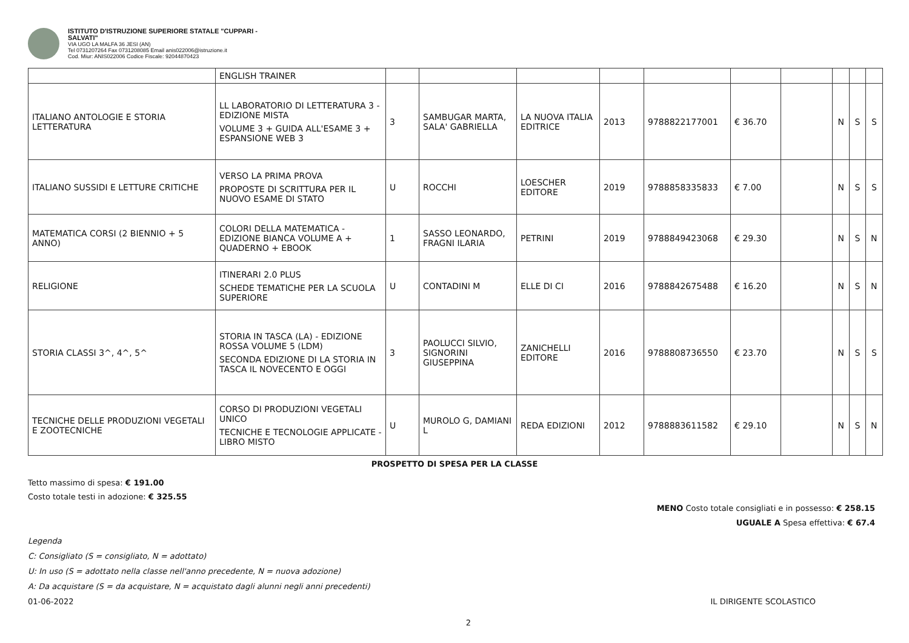ISTITUTO D'ISTRUZIONE SUPERIORE STATALE "CUPPARI -
SALVATI"
VIA UGO LA MALFA 36 JESI (AN)
Tel 0731207264 Fax 0731208085 Email anis022006@istruzione.it
Cod. Miur: ANIS022006 Codice Fiscale: 92044870423
| | ENGLISH TRAINER | | | | | | | | | | |
| ITALIANO ANTOLOGIE E STORIA LETTERATURA | LL LABORATORIO DI LETTERATURA 3 - EDIZIONE MISTA VOLUME 3 + GUIDA ALL'ESAME 3 + ESPANSIONE WEB 3 | 3 | SAMBUGAR MARTA, SALA' GABRIELLA | LA NUOVA ITALIA EDITRICE | 2013 | 9788822177001 | € 36.70 | | N | S | S |
| ITALIANO SUSSIDI E LETTURE CRITICHE | VERSO LA PRIMA PROVA PROPOSTE DI SCRITTURA PER IL NUOVO ESAME DI STATO | U | ROCCHI | LOESCHER EDITORE | 2019 | 9788858335833 | € 7.00 | | N | S | S |
| MATEMATICA CORSI (2 BIENNIO + 5 ANNO) | COLORI DELLA MATEMATICA - EDIZIONE BIANCA VOLUME A + QUADERNO + EBOOK | 1 | SASSO LEONARDO, FRAGNI ILARIA | PETRINI | 2019 | 9788849423068 | € 29.30 | | N | S | N |
| RELIGIONE | ITINERARI 2.0 PLUS SCHEDE TEMATICHE PER LA SCUOLA SUPERIORE | U | CONTADINI M | ELLE DI CI | 2016 | 9788842675488 | € 16.20 | | N | S | N |
| STORIA CLASSI 3^, 4^, 5^ | STORIA IN TASCA (LA) - EDIZIONE ROSSA VOLUME 5 (LDM) SECONDA EDIZIONE DI LA STORIA IN TASCA IL NOVECENTO E OGGI | 3 | PAOLUCCI SILVIO, SIGNORINI GIUSEPPINA | ZANICHELLI EDITORE | 2016 | 9788808736550 | € 23.70 | | N | S | S |
| TECNICHE DELLE PRODUZIONI VEGETALI E ZOOTECNICHE | CORSO DI PRODUZIONI VEGETALI UNICO TECNICHE E TECNOLOGIE APPLICATE - LIBRO MISTO | U | MUROLO G, DAMIANI L | REDA EDIZIONI | 2012 | 9788883611582 | € 29.10 | | N | S | N |
PROSPETTO DI SPESA PER LA CLASSE
Tetto massimo di spesa: € 191.00
Costo totale testi in adozione: € 325.55
MENO Costo totale consigliati e in possesso: € 258.15
UGUALE A Spesa effettiva: € 67.4
Legenda
C: Consigliato (S = consigliato, N = adottato)
U: In uso (S = adottato nella classe nell'anno precedente, N = nuova adozione)
A: Da acquistare (S = da acquistare, N = acquistato dagli alunni negli anni precedenti)
01-06-2022 IL DIRIGENTE SCOLASTICO
2